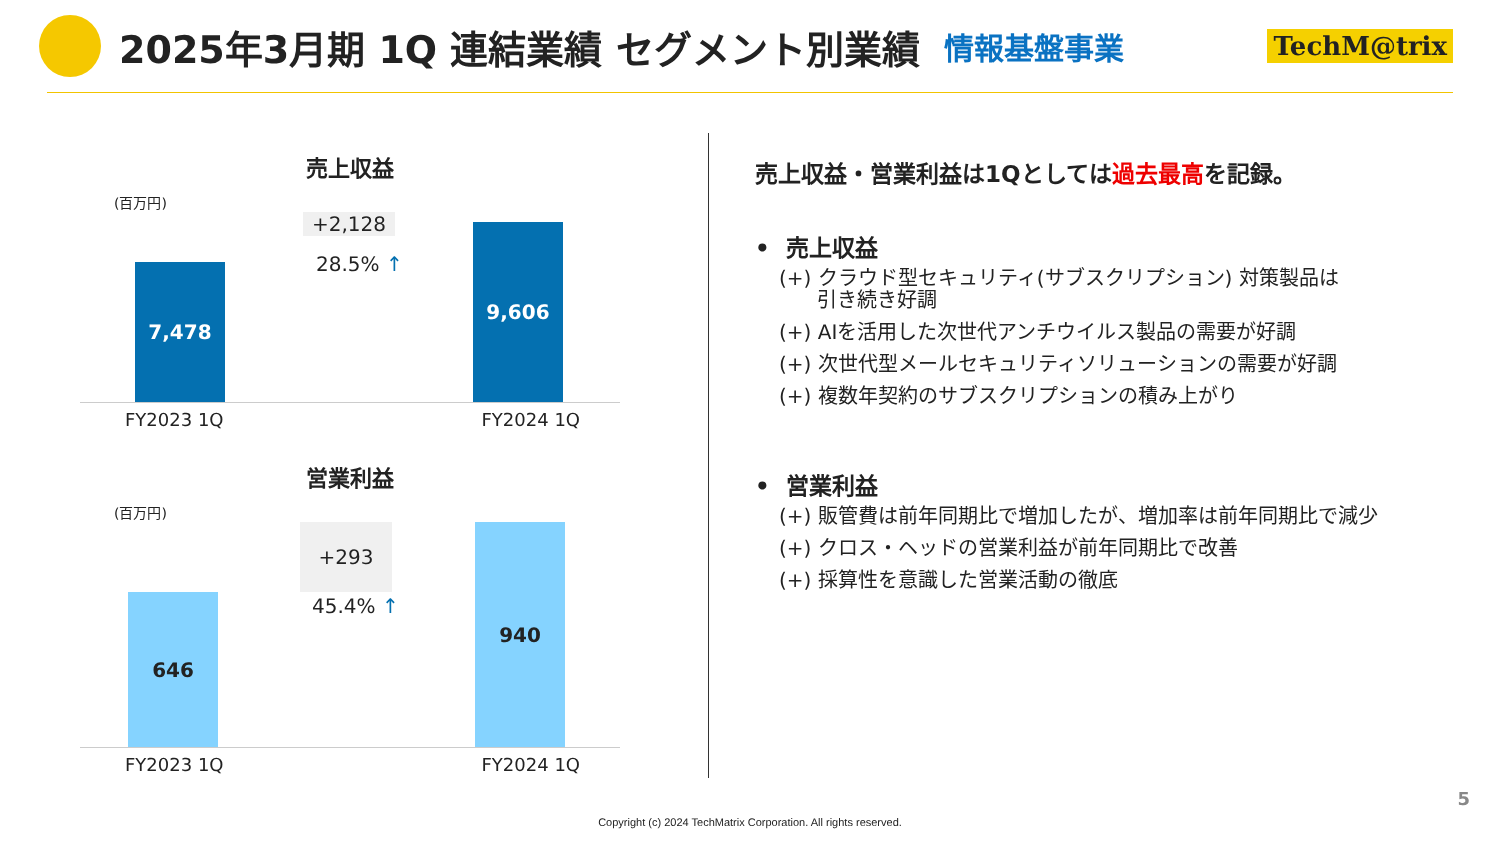2025年3月期 1Q 連結業績 セグメント別業績
情報基盤事業 TechM@trix
売上収益
(百万円)
7,478
+2,128
28.5% ↑
9,606
FY2023 1Q FY2024 1Q
営業利益
(百万円)
646
+293
45.4% ↑
940
FY2023 1Q FY2024 1Q
売上収益・営業利益は1Qとしては過去最高を記録。
• 売上収益
(+) クラウド型セキュリティ(サブスクリプション) 対策製品は
引き続き好調
(+) AIを活用した次世代アンチウイルス製品の需要が好調
(+) 次世代型メールセキュリティソリューションの需要が好調
(+) 複数年契約のサブスクリプションの積み上がり
• 営業利益
(+) 販管費は前年同期比で増加したが、増加率は前年同期比で減少
(+) クロス・ヘッドの営業利益が前年同期比で改善
(+) 採算性を意識した営業活動の徹底
5
Copyright (c) 2024 TechMatrix Corporation. All rights reserved.